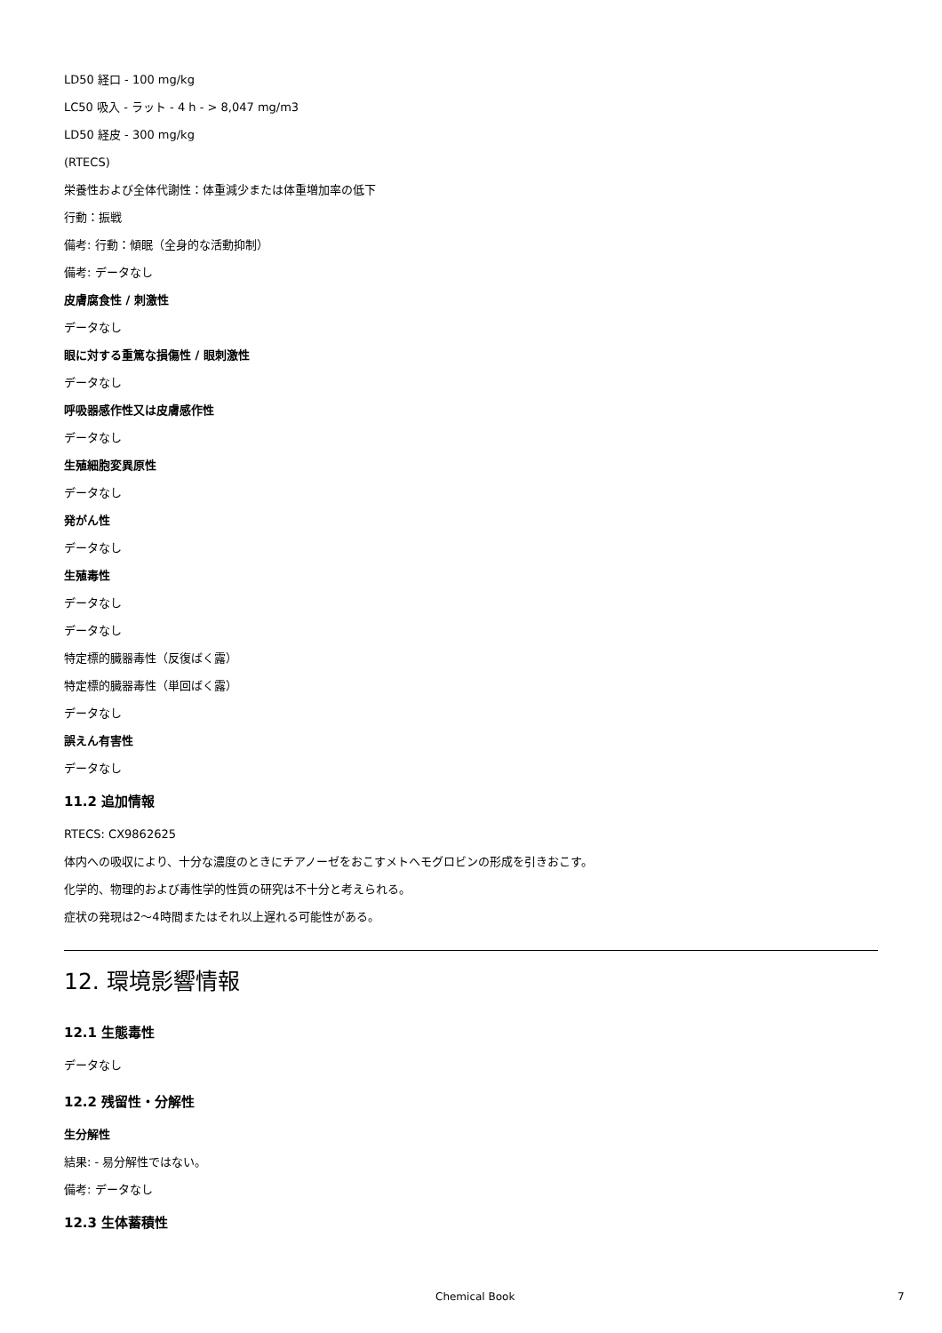LD50 経口 - 100 mg/kg
LC50 吸入 - ラット - 4 h - > 8,047 mg/m3
LD50 経皮 - 300 mg/kg
(RTECS)
栄養性および全体代謝性：体重減少または体重増加率の低下
行動：振戦
備考: 行動：傾眠（全身的な活動抑制）
備考: データなし
皮膚腐食性 / 刺激性
データなし
眼に対する重篤な損傷性 / 眼刺激性
データなし
呼吸器感作性又は皮膚感作性
データなし
生殖細胞変異原性
データなし
発がん性
データなし
生殖毒性
データなし
データなし
特定標的臓器毒性（反復ばく露）
特定標的臓器毒性（単回ばく露）
データなし
誤えん有害性
データなし
11.2 追加情報
RTECS: CX9862625
体内への吸収により、十分な濃度のときにチアノーゼをおこすメトヘモグロビンの形成を引きおこす。
化学的、物理的および毒性学的性質の研究は不十分と考えられる。
症状の発現は2～4時間またはそれ以上遅れる可能性がある。
12. 環境影響情報
12.1 生態毒性
データなし
12.2 残留性・分解性
生分解性
結果: - 易分解性ではない。
備考: データなし
12.3 生体蓄積性
Chemical Book 7